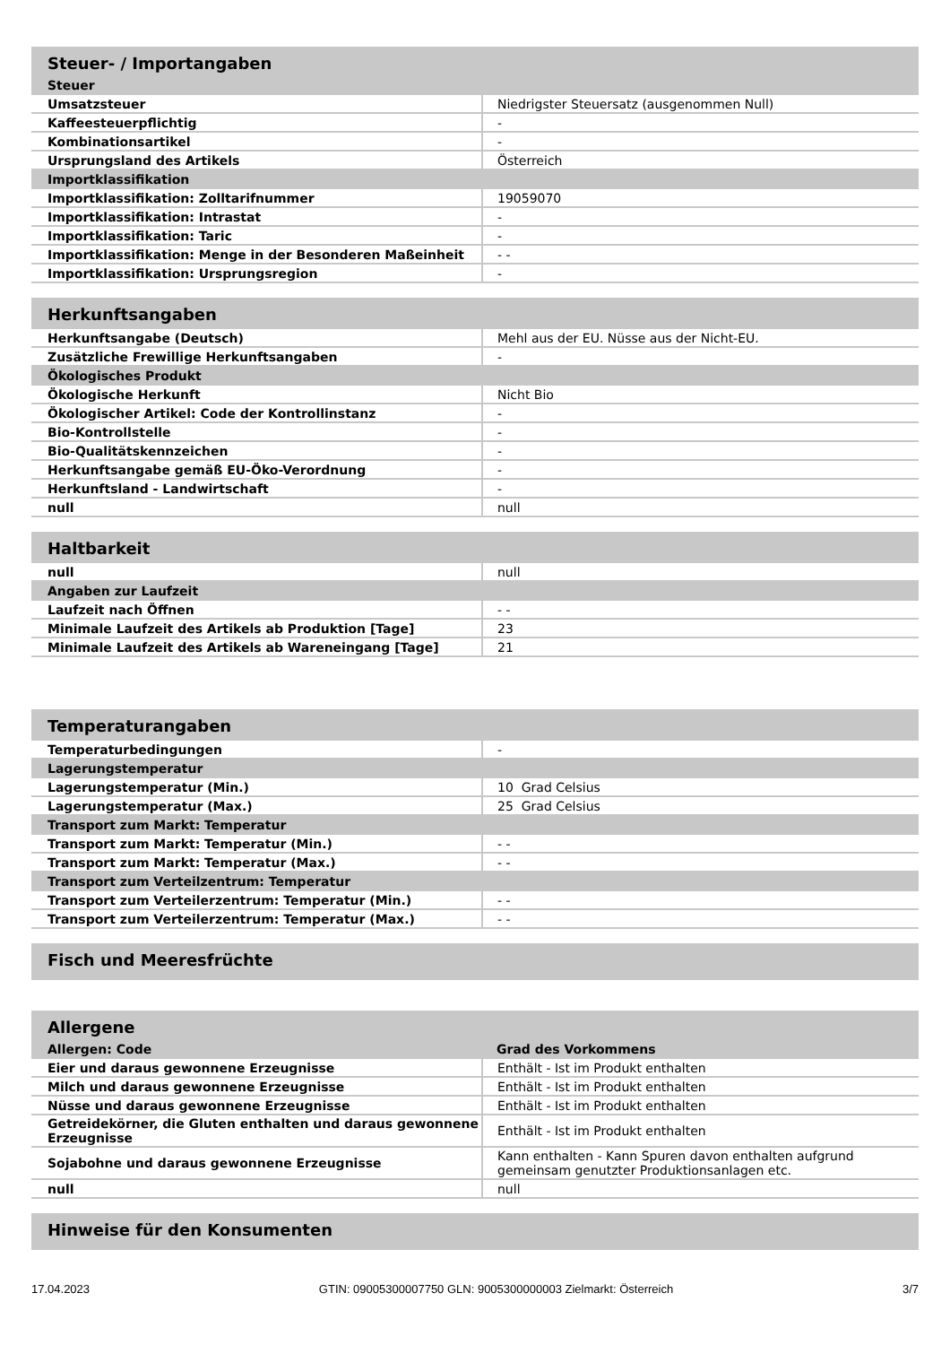| Steuer- / Importangaben | |
| --- | --- |
| Steuer | |
| Umsatzsteuer | Niedrigster Steuersatz (ausgenommen Null) |
| Kaffeesteuerpflichtig | - |
| Kombinationsartikel | - |
| Ursprungsland des Artikels | Österreich |
| Importklassifikation | |
| Importklassifikation: Zolltarifnummer | 19059070 |
| Importklassifikation: Intrastat | - |
| Importklassifikation: Taric | - |
| Importklassifikation: Menge in der Besonderen Maßeinheit | - - |
| Importklassifikation: Ursprungsregion | - |
| Herkunftsangaben | |
| --- | --- |
| Herkunftsangabe (Deutsch) | Mehl aus der EU. Nüsse aus der Nicht-EU. |
| Zusätzliche Frewillige Herkunftsangaben | - |
| Ökologisches Produkt | |
| Ökologische Herkunft | Nicht Bio |
| Ökologischer Artikel: Code der Kontrollinstanz | - |
| Bio-Kontrollstelle | - |
| Bio-Qualitätskennzeichen | - |
| Herkunftsangabe gemäß EU-Öko-Verordnung | - |
| Herkunftsland - Landwirtschaft | - |
| null | null |
| Haltbarkeit | |
| --- | --- |
| null | null |
| Angaben zur Laufzeit | |
| Laufzeit nach Öffnen | - - |
| Minimale Laufzeit des Artikels ab Produktion [Tage] | 23 |
| Minimale Laufzeit des Artikels ab Wareneingang [Tage] | 21 |
| Temperaturangaben | |
| --- | --- |
| Temperaturbedingungen | - |
| Lagerungstemperatur | |
| Lagerungstemperatur (Min.) | 10 Grad Celsius |
| Lagerungstemperatur (Max.) | 25 Grad Celsius |
| Transport zum Markt: Temperatur | |
| Transport zum Markt: Temperatur (Min.) | - - |
| Transport zum Markt: Temperatur (Max.) | - - |
| Transport zum Verteilzentrum: Temperatur | |
| Transport zum Verteilerzentrum: Temperatur (Min.) | - - |
| Transport zum Verteilerzentrum: Temperatur (Max.) | - - |
| Fisch und Meeresfrüchte |
| --- |
| Allergene | |
| --- | --- |
| Allergen: Code | Grad des Vorkommens |
| Eier und daraus gewonnene Erzeugnisse | Enthält - Ist im Produkt enthalten |
| Milch und daraus gewonnene Erzeugnisse | Enthält - Ist im Produkt enthalten |
| Nüsse und daraus gewonnene Erzeugnisse | Enthält - Ist im Produkt enthalten |
| Getreidekörner, die Gluten enthalten und daraus gewonnene Erzeugnisse | Enthält - Ist im Produkt enthalten |
| Sojabohne und daraus gewonnene Erzeugnisse | Kann enthalten - Kann Spuren davon enthalten aufgrund gemeinsam genutzter Produktionsanlagen etc. |
| null | null |
| Hinweise für den Konsumenten |
| --- |
17.04.2023 GTIN: 09005300007750 GLN: 9005300000003 Zielmarkt: Österreich 3/7